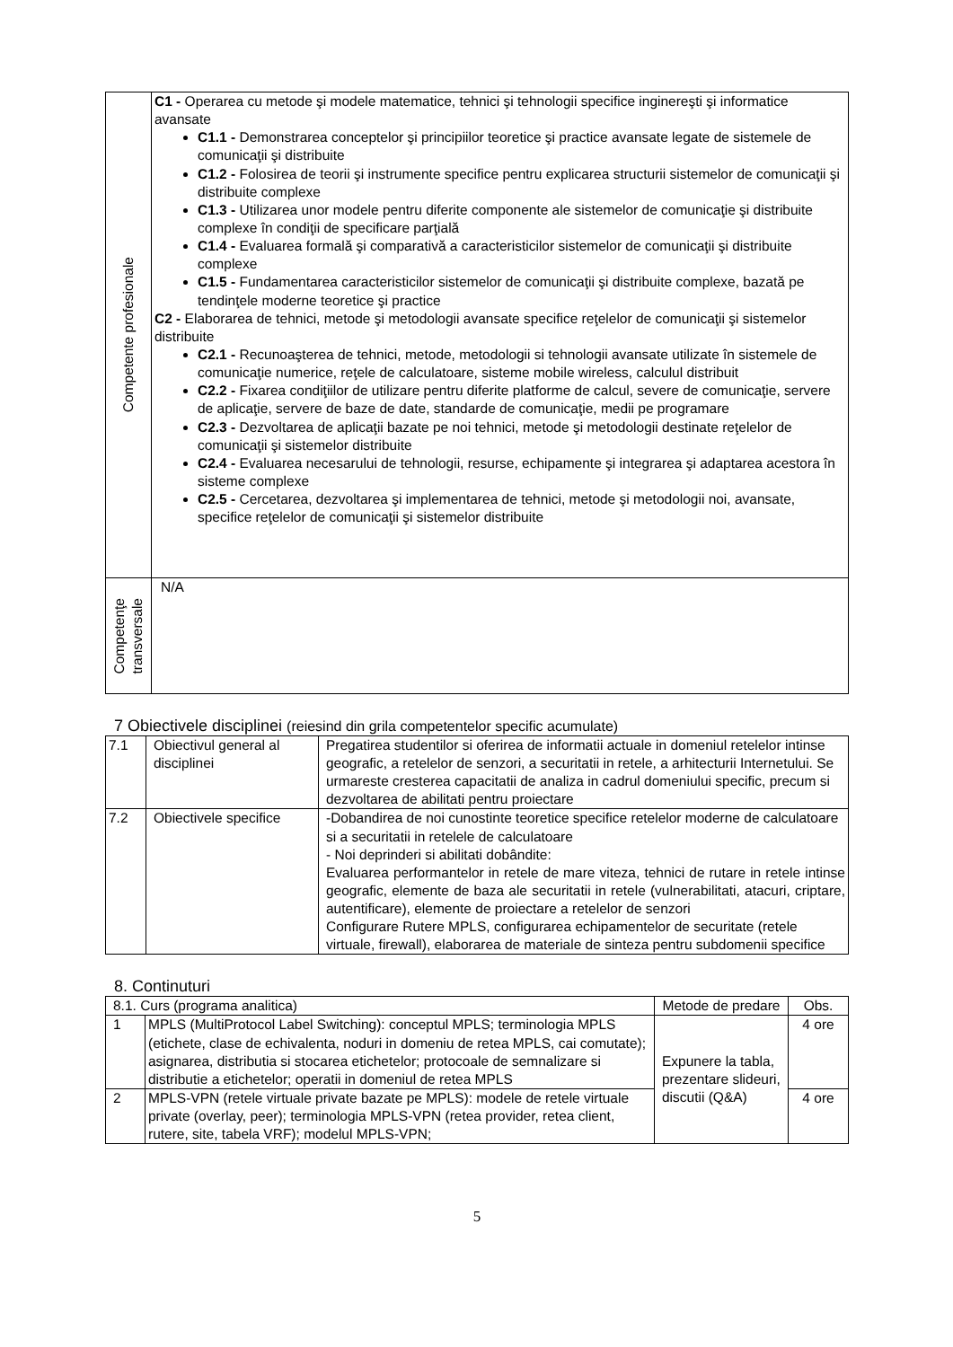| Competente profesionale | C1 - Operarea cu metode şi modele matematice, tehnici şi tehnologii specifice inginereşti şi informatice avansate C1.1 - Demonstrarea conceptelor şi principiilor teoretice şi practice avansate legate de sistemele de comunicaţii şi distribuite C1.2 - Folosirea de teorii şi instrumente specifice pentru explicarea structurii sistemelor de comunicaţii şi distribuite complexe C1.3 - Utilizarea unor modele pentru diferite componente ale sistemelor de comunicaţie şi distribuite complexe în condiţii de specificare parţială C1.4 - Evaluarea formală şi comparativă a caracteristicilor sistemelor de comunicaţii şi distribuite complexe C1.5 - Fundamentarea caracteristicilor sistemelor de comunicaţii şi distribuite complexe, bazată pe tendinţele moderne teoretice şi practice C2 - Elaborarea de tehnici, metode şi metodologii avansate specifice reţelelor de comunicaţii şi sistemelor distribuite C2.1 - Recunoaşterea de tehnici, metode, metodologii si tehnologii avansate utilizate în sistemele de comunicaţie numerice, reţele de calculatoare, sisteme mobile wireless, calculul distribuit C2.2 - Fixarea condiţiilor de utilizare pentru diferite platforme de calcul, severe de comunicaţie, servere de aplicaţie, servere de baze de date, standarde de comunicaţie, medii pe programare C2.3 - Dezvoltarea de aplicaţii bazate pe noi tehnici, metode şi metodologii destinate reţelelor de comunicaţii şi sistemelor distribuite C2.4 - Evaluarea necesarului de tehnologii, resurse, echipamente şi integrarea şi adaptarea acestora în sisteme complexe C2.5 - Cercetarea, dezvoltarea şi implementarea de tehnici, metode şi metodologii noi, avansate, specifice reţelelor de comunicaţii şi sistemelor distribuite |
| Competenţe transversale | N/A |
7 Obiectivele disciplinei (reiesind din grila competentelor specific acumulate)
| 7.1 | Obiectivul general al disciplinei | Pregatirea studentilor si oferirea de informatii actuale in domeniul retelelor intinse geografic, a retelelor de senzori, a securitatii in retele, a arhitecturii Internetului. Se urmareste cresterea capacitatii de analiza in cadrul domeniului specific, precum si dezvoltarea de abilitati pentru proiectare |
| 7.2 | Obiectivele specifice | -Dobandirea de noi cunostinte teoretice specifice retelelor moderne de calculatoare si a securitatii in retelele de calculatoare - Noi deprinderi si abilitati dobândite: Evaluarea performantelor in retele de mare viteza, tehnici de rutare in retele intinse geografic, elemente de baza ale securitatii in retele (vulnerabilitati, atacuri, criptare, autentificare), elemente de proiectare a retelelor de senzori Configurare Rutere MPLS, configurarea echipamentelor de securitate (retele virtuale, firewall), elaborarea de materiale de sinteza pentru subdomenii specifice |
8. Continuturi
| 8.1. Curs (programa analitica) | | Metode de predare | Obs. |
| 1 | MPLS (MultiProtocol Label Switching): conceptul MPLS; terminologia MPLS (etichete, clase de echivalenta, noduri in domeniu de retea MPLS, cai comutate); asignarea, distributia si stocarea etichetelor; protocoale de semnalizare si distributie a etichetelor; operatii in domeniul de retea MPLS | Expunere la tabla, prezentare slideuri, discutii (Q&A) | 4 ore |
| 2 | MPLS-VPN (retele virtuale private bazate pe MPLS): modele de retele virtuale private (overlay, peer); terminologia MPLS-VPN (retea provider, retea client, rutere, site, tabela VRF); modelul MPLS-VPN; | | 4 ore |
5